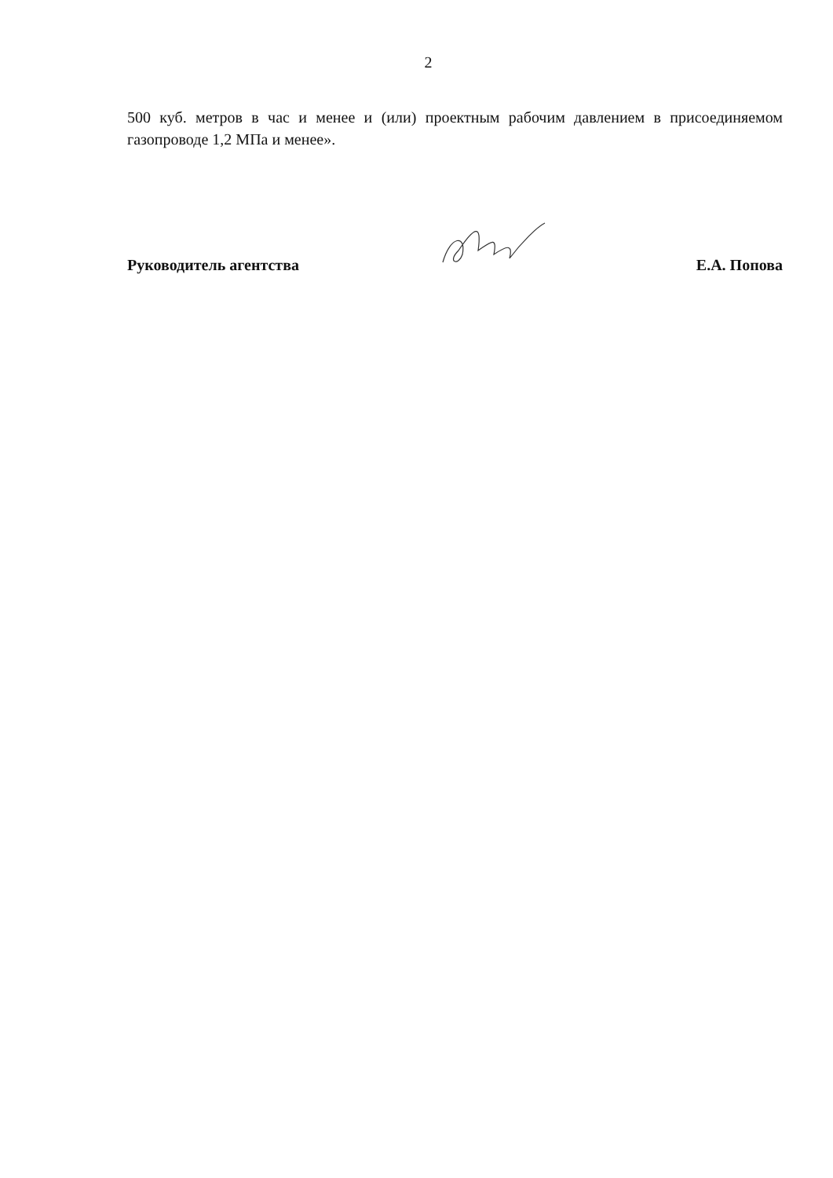2
500 куб. метров в час и менее и (или) проектным рабочим давлением в присоединяемом газопроводе 1,2 МПа и менее».
Руководитель агентства
Е.А. Попова